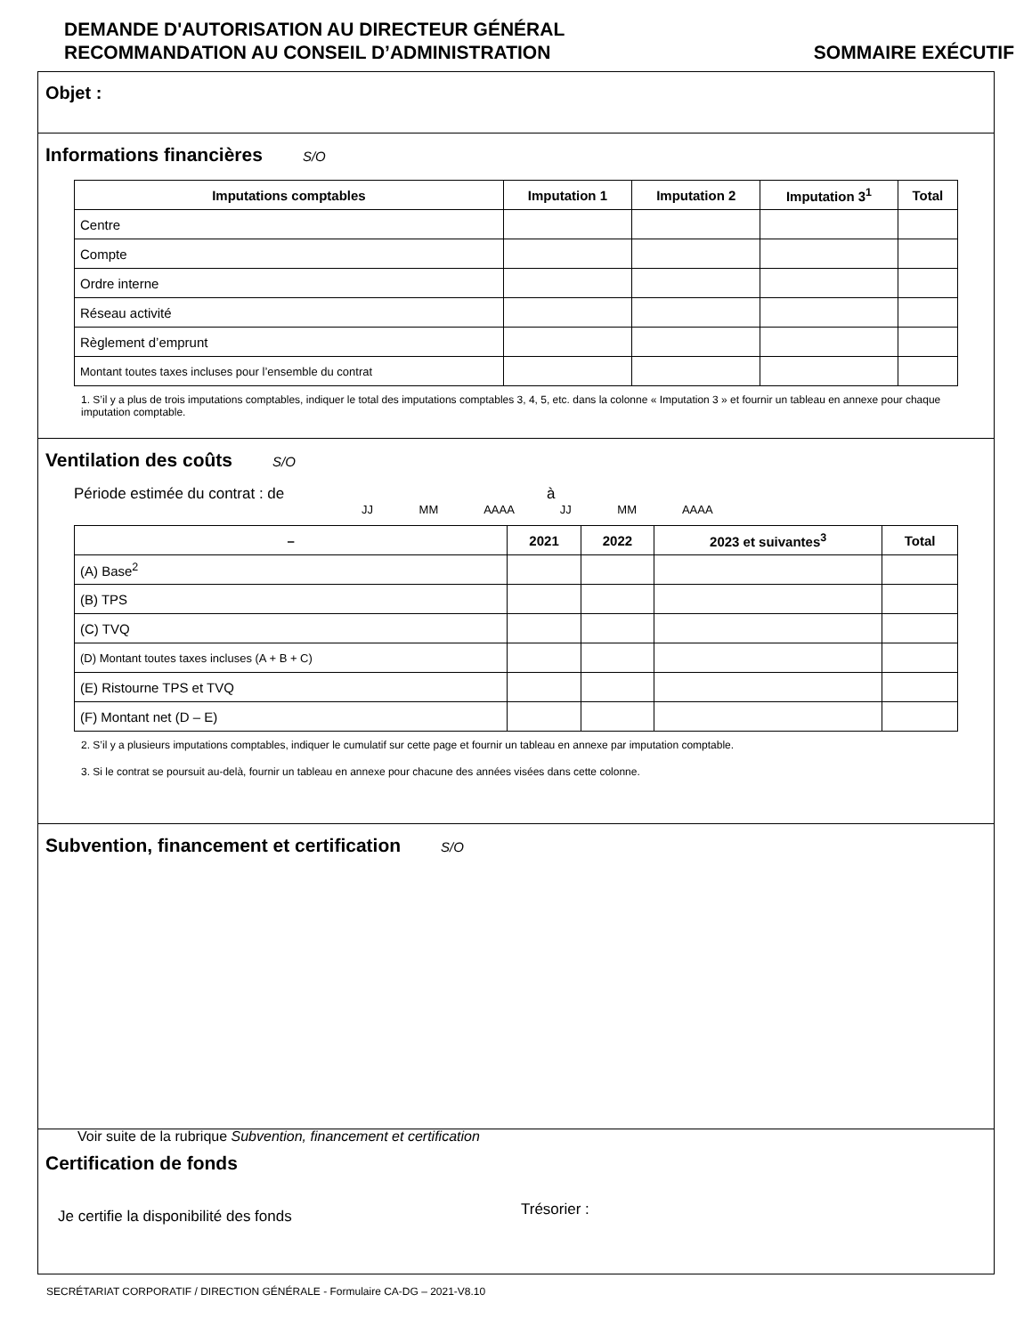DEMANDE D'AUTORISATION AU DIRECTEUR GÉNÉRAL
RECOMMANDATION AU CONSEIL D’ADMINISTRATION SOMMAIRE EXÉCUTIF
Objet :
Informations financières
S/O
| Imputations comptables | Imputation 1 | Imputation 2 | Imputation 3<sup>1</sup> | Total |
| --- | --- | --- | --- | --- |
| Centre | | | | |
| Compte | | | | |
| Ordre interne | | | | |
| Réseau activité | | | | |
| Règlement d’emprunt | | | | |
| Montant toutes taxes incluses pour l’ensemble du contrat | | | | |
1. S’il y a plus de trois imputations comptables, indiquer le total des imputations comptables 3, 4, 5, etc. dans la colonne « Imputation 3 » et fournir un tableau en annexe pour chaque imputation comptable.
Ventilation des coûts
S/O
Période estimée du contrat : de à
JJ MM AAAA JJ MM AAAA
| – | 2021 | 2022 | 2023 et suivantes<sup>3</sup> | Total |
| --- | --- | --- | --- | --- |
| (A) Base<sup>2</sup> | | | | |
| (B) TPS | | | | |
| (C) TVQ | | | | |
| (D) Montant toutes taxes incluses (A + B + C) | | | | |
| (E) Ristourne TPS et TVQ | | | | |
| (F) Montant net (D – E) | | | | |
2. S’il y a plusieurs imputations comptables, indiquer le cumulatif sur cette page et fournir un tableau en annexe par imputation comptable.
3. Si le contrat se poursuit au-delà, fournir un tableau en annexe pour chacune des années visées dans cette colonne.
Subvention, financement et certification
S/O
Voir suite de la rubrique Subvention, financement et certification
Certification de fonds
Je certifie la disponibilité des fonds Trésorier :
SECRÉTARIAT CORPORATIF / DIRECTION GÉNÉRALE - Formulaire CA-DG – 2021-V8.10